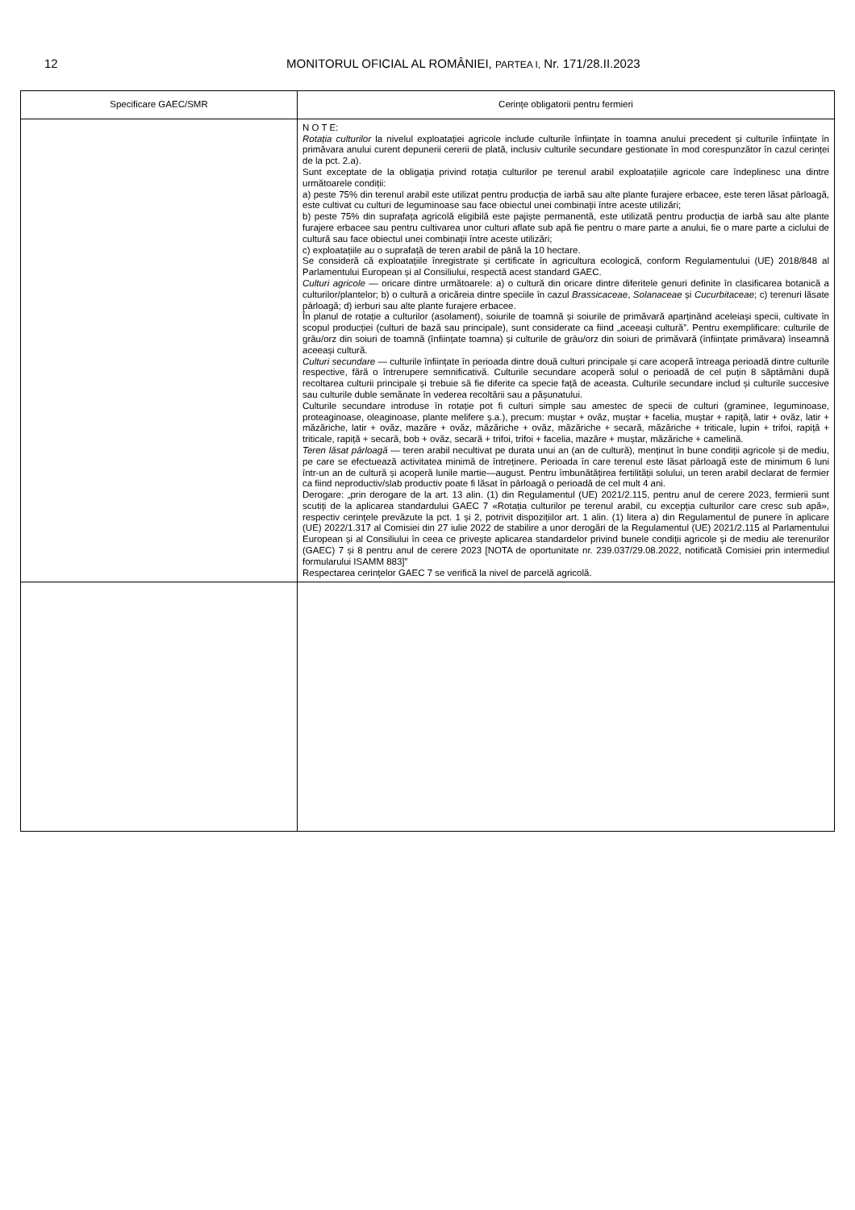12 MONITORUL OFICIAL AL ROMÂNIEI, PARTEA I, Nr. 171/28.II.2023
| Specificare GAEC/SMR | Cerințe obligatorii pentru fermieri |
| --- | --- |
| | N O T E: Rotația culturilor la nivelul exploatației agricole include culturile înființate în toamna anului precedent și culturile înființate în primăvara anului curent depunerii cererii de plată, inclusiv culturile secundare gestionate în mod corespunzător în cazul cerinței de la pct. 2.a). Sunt exceptate de la obligația privind rotația culturilor pe terenul arabil exploatațiile agricole care îndeplinesc una dintre următoarele condiții: a) peste 75% din terenul arabil este utilizat pentru producția de iarbă sau alte plante furajere erbacee, este teren lăsat pârloagă, este cultivat cu culturi de leguminoase sau face obiectul unei combinații între aceste utilizări; b) peste 75% din suprafața agricolă eligibilă este pajiște permanentă, este utilizată pentru producția de iarbă sau alte plante furajere erbacee sau pentru cultivarea unor culturi aflate sub apă fie pentru o mare parte a anului, fie o mare parte a ciclului de cultură sau face obiectul unei combinații între aceste utilizări; c) exploatațiile au o suprafață de teren arabil de până la 10 hectare. Se consideră că exploatațiile înregistrate și certificate în agricultura ecologică, conform Regulamentului (UE) 2018/848 al Parlamentului European și al Consiliului, respectă acest standard GAEC. Culturi agricole — oricare dintre următoarele: a) o cultură din oricare dintre diferitele genuri definite în clasificarea botanică a culturilor/plantelor; b) o cultură a oricăreia dintre speciile în cazul Brassicaceae , Solanaceae și Cucurbitaceae ; c) terenuri lăsate pârloagă; d) ierburi sau alte plante furajere erbacee. În planul de rotație a culturilor (asolament), soiurile de toamnă și soiurile de primăvară aparținând aceleiași specii, cultivate în scopul producției (culturi de bază sau principale), sunt considerate ca fiind „aceeași cultură”. Pentru exemplificare: culturile de grâu/orz din soiuri de toamnă (înființate toamna) și culturile de grâu/orz din soiuri de primăvară (înființate primăvara) înseamnă aceeași cultură. Culturi secundare — culturile înființate în perioada dintre două culturi principale și care acoperă întreaga perioadă dintre culturile respective, fără o întrerupere semnificativă. Culturile secundare acoperă solul o perioadă de cel puțin 8 săptămâni după recoltarea culturii principale și trebuie să fie diferite ca specie față de aceasta. Culturile secundare includ și culturile succesive sau culturile duble semănate în vederea recoltării sau a pășunatului. Culturile secundare introduse în rotație pot fi culturi simple sau amestec de specii de culturi (graminee, leguminoase, proteaginoase, oleaginoase, plante melifere ș.a.), precum: muștar + ovăz, muștar + facelia, muștar + rapiță, latir + ovăz, latir + măzăriche, latir + ovăz, mazăre + ovăz, măzăriche + ovăz, măzăriche + secară, măzăriche + triticale, lupin + trifoi, rapiță + triticale, rapiță + secară, bob + ovăz, secară + trifoi, trifoi + facelia, mazăre + muștar, măzăriche + camelină. Teren lăsat pârloagă — teren arabil necultivat pe durata unui an (an de cultură), menținut în bune condiții agricole și de mediu, pe care se efectuează activitatea minimă de întreținere. Perioada în care terenul este lăsat pârloagă este de minimum 6 luni într-un an de cultură și acoperă lunile martie—august. Pentru îmbunătățirea fertilității solului, un teren arabil declarat de fermier ca fiind neproductiv/slab productiv poate fi lăsat în pârloagă o perioadă de cel mult 4 ani. Derogare: „prin derogare de la art. 13 alin. (1) din Regulamentul (UE) 2021/2.115, pentru anul de cerere 2023, fermierii sunt scutiți de la aplicarea standardului GAEC 7 «Rotația culturilor pe terenul arabil, cu excepția culturilor care cresc sub apă», respectiv cerințele prevăzute la pct. 1 și 2, potrivit dispozițiilor art. 1 alin. (1) litera a) din Regulamentul de punere în aplicare (UE) 2022/1.317 al Comisiei din 27 iulie 2022 de stabilire a unor derogări de la Regulamentul (UE) 2021/2.115 al Parlamentului European și al Consiliului în ceea ce privește aplicarea standardelor privind bunele condiții agricole și de mediu ale terenurilor (GAEC) 7 și 8 pentru anul de cerere 2023 [NOTA de oportunitate nr. 239.037/29.08.2022, notificată Comisiei prin intermediul formularului ISAMM 883]” Respectarea cerințelor GAEC 7 se verifică la nivel de parcelă agricolă. |